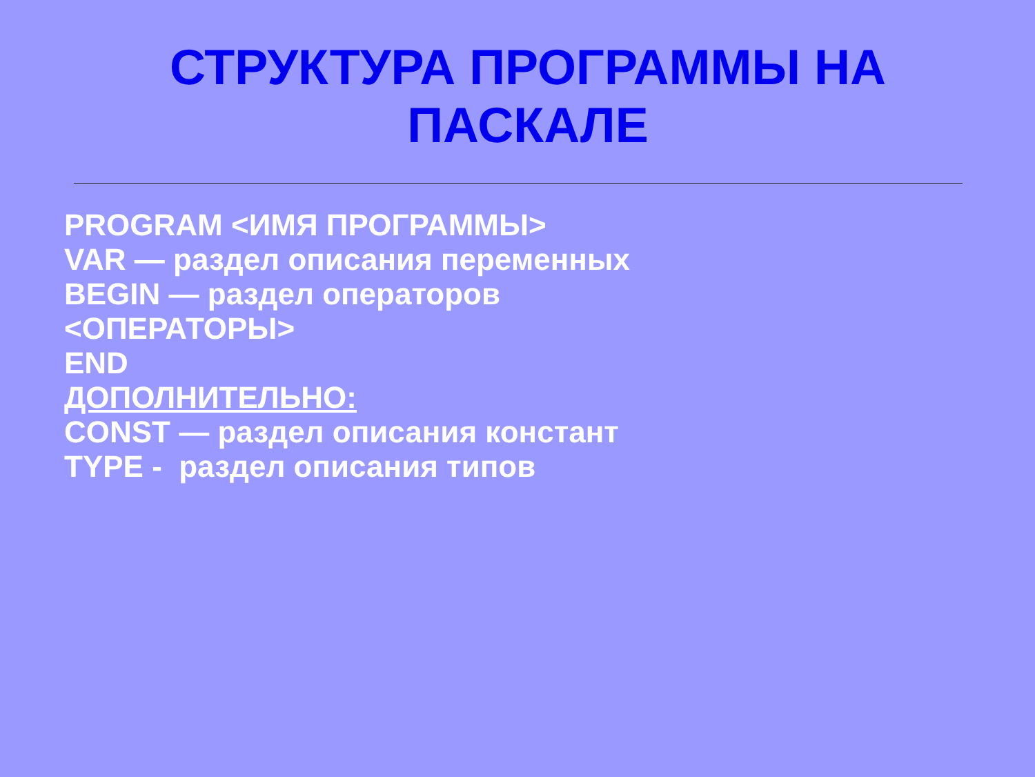СТРУКТУРА ПРОГРАММЫ НА
ПАСКАЛЕ
PROGRAM <ИМЯ ПРОГРАММЫ>
VAR — раздел описания переменных
BEGIN — раздел операторов
<ОПЕРАТОРЫ>
END
ДОПОЛНИТЕЛЬНО:
CONST — раздел описания констант
TYPE - раздел описания типов